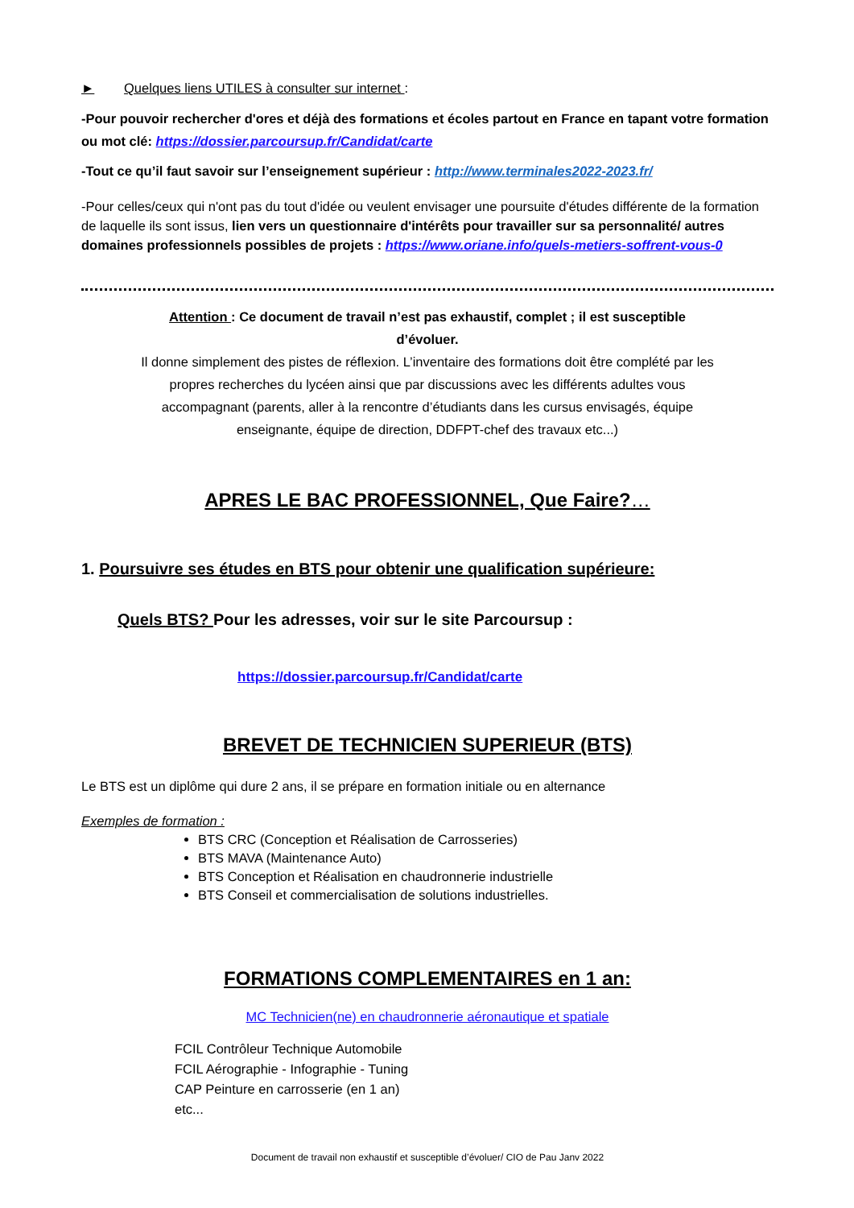► Quelques liens UTILES à consulter sur internet :
-Pour pouvoir rechercher d'ores et déjà des formations et écoles partout en France en tapant votre formation ou mot clé: https://dossier.parcoursup.fr/Candidat/carte
-Tout ce qu’il faut savoir sur l’enseignement supérieur : http://www.terminales2022-2023.fr/
-Pour celles/ceux qui n'ont pas du tout d'idée ou veulent envisager une poursuite d'études différente de la formation de laquelle ils sont issus, lien vers un questionnaire d'intérêts pour travailler sur sa personnalité/ autres domaines professionnels possibles de projets : https://www.oriane.info/quels-metiers-soffrent-vous-0
Attention : Ce document de travail n’est pas exhaustif, complet ; il est susceptible d’évoluer.
Il donne simplement des pistes de réflexion. L’inventaire des formations doit être complété par les propres recherches du lycéen ainsi que par discussions avec les différents adultes vous accompagnant (parents, aller à la rencontre d’étudiants dans les cursus envisagés, équipe enseignante, équipe de direction, DDFPT-chef des travaux etc...)
APRES LE BAC PROFESSIONNEL, Que Faire?…
1. Poursuivre ses études en BTS pour obtenir une qualification supérieure:
Quels BTS? Pour les adresses, voir sur le site Parcoursup :
https://dossier.parcoursup.fr/Candidat/carte
BREVET DE TECHNICIEN SUPERIEUR (BTS)
Le BTS est un diplôme qui dure 2 ans, il se prépare en formation initiale ou en alternance
Exemples de formation :
BTS CRC (Conception et Réalisation de Carrosseries)
BTS MAVA (Maintenance Auto)
BTS Conception et Réalisation en chaudronnerie industrielle
BTS Conseil et commercialisation de solutions industrielles.
FORMATIONS COMPLEMENTAIRES en 1 an:
MC Technicien(ne) en chaudronnerie aéronautique et spatiale
FCIL Contrôleur Technique Automobile
FCIL Aérographie - Infographie - Tuning
CAP Peinture en carrosserie (en 1 an)
etc...
Document de travail non exhaustif et susceptible d’évoluer/ CIO de Pau Janv 2022